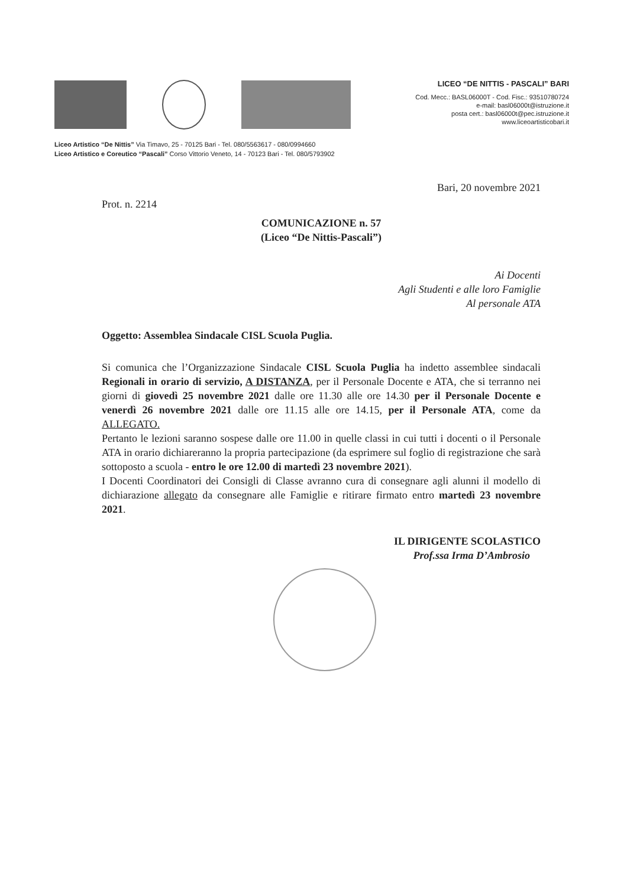LICEO “DE NITTIS - PASCALI” BARI
Cod. Mecc.: BASL06000T - Cod. Fisc.: 93510780724
e-mail: basl06000t@istruzione.it
posta cert.: basl06000t@pec.istruzione.it
www.liceoartisticobari.it
Liceo Artistico “De Nittis” Via Timavo, 25 - 70125 Bari - Tel. 080/5563617 - 080/0994660
Liceo Artistico e Coreutico “Pascali” Corso Vittorio Veneto, 14 - 70123 Bari - Tel. 080/5793902
Bari, 20 novembre 2021
Prot. n. 2214
COMUNICAZIONE n. 57
(Liceo “De Nittis-Pascali”)
Ai Docenti
Agli Studenti e alle loro Famiglie
Al personale ATA
Oggetto: Assemblea Sindacale CISL Scuola Puglia.
Si comunica che l’Organizzazione Sindacale CISL Scuola Puglia ha indetto assemblee sindacali Regionali in orario di servizio, A DISTANZA, per il Personale Docente e ATA, che si terranno nei giorni di giovedì 25 novembre 2021 dalle ore 11.30 alle ore 14.30 per il Personale Docente e venerdì 26 novembre 2021 dalle ore 11.15 alle ore 14.15, per il Personale ATA, come da ALLEGATO.
Pertanto le lezioni saranno sospese dalle ore 11.00 in quelle classi in cui tutti i docenti o il Personale ATA in orario dichiareranno la propria partecipazione (da esprimere sul foglio di registrazione che sarà sottoposto a scuola - entro le ore 12.00 di martedì 23 novembre 2021).
I Docenti Coordinatori dei Consigli di Classe avranno cura di consegnare agli alunni il modello di dichiarazione allegato da consegnare alle Famiglie e ritirare firmato entro martedì 23 novembre 2021.
IL DIRIGENTE SCOLASTICO
Prof.ssa Irma D’Ambrosio